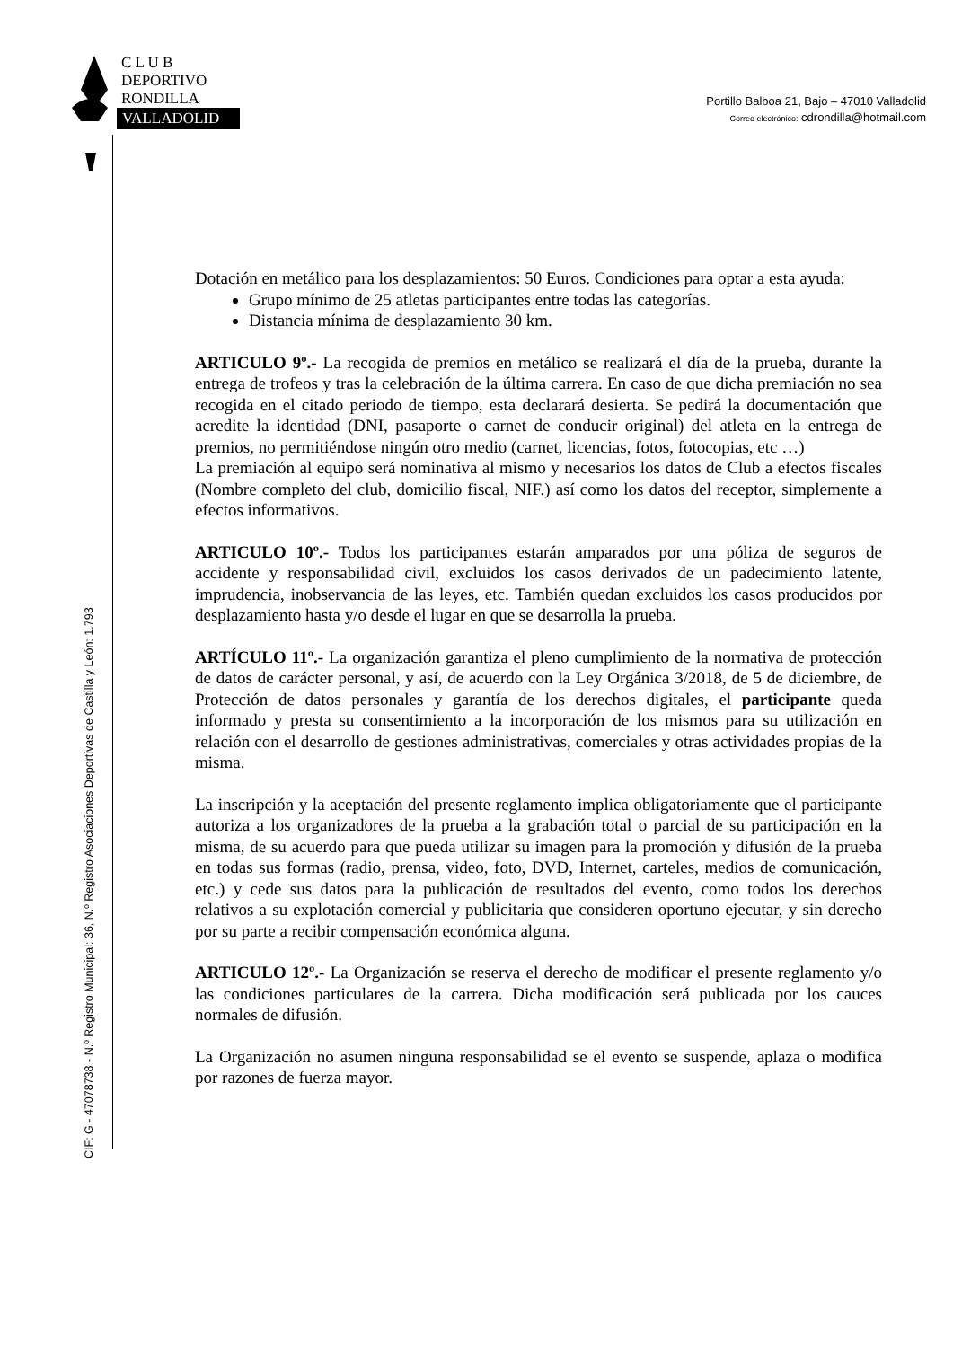C L U B
DEPORTIVO
RONDILLA
VALLADOLID
Portillo Balboa 21, Bajo – 47010 Valladolid
Correo electrónico: cdrondilla@hotmail.com
CIF: G - 47078738 - N.º Registro Municipal: 36, N.º Registro Asociaciones Deportivas de Castilla y León: 1.793
Dotación en metálico para los desplazamientos: 50 Euros. Condiciones para optar a esta ayuda:
Grupo mínimo de 25 atletas participantes entre todas las categorías.
Distancia mínima de desplazamiento 30 km.
ARTICULO 9º.- La recogida de premios en metálico se realizará el día de la prueba, durante la entrega de trofeos y tras la celebración de la última carrera. En caso de que dicha premiación no sea recogida en el citado periodo de tiempo, esta declarará desierta. Se pedirá la documentación que acredite la identidad (DNI, pasaporte o carnet de conducir original) del atleta en la entrega de premios, no permitiéndose ningún otro medio (carnet, licencias, fotos, fotocopias, etc …)
La premiación al equipo será nominativa al mismo y necesarios los datos de Club a efectos fiscales (Nombre completo del club, domicilio fiscal, NIF.) así como los datos del receptor, simplemente a efectos informativos.
ARTICULO 10º.- Todos los participantes estarán amparados por una póliza de seguros de accidente y responsabilidad civil, excluidos los casos derivados de un padecimiento latente, imprudencia, inobservancia de las leyes, etc. También quedan excluidos los casos producidos por desplazamiento hasta y/o desde el lugar en que se desarrolla la prueba.
ARTÍCULO 11º.- La organización garantiza el pleno cumplimiento de la normativa de protección de datos de carácter personal, y así, de acuerdo con la Ley Orgánica 3/2018, de 5 de diciembre, de Protección de datos personales y garantía de los derechos digitales, el participante queda informado y presta su consentimiento a la incorporación de los mismos para su utilización en relación con el desarrollo de gestiones administrativas, comerciales y otras actividades propias de la misma.
La inscripción y la aceptación del presente reglamento implica obligatoriamente que el participante autoriza a los organizadores de la prueba a la grabación total o parcial de su participación en la misma, de su acuerdo para que pueda utilizar su imagen para la promoción y difusión de la prueba en todas sus formas (radio, prensa, video, foto, DVD, Internet, carteles, medios de comunicación, etc.) y cede sus datos para la publicación de resultados del evento, como todos los derechos relativos a su explotación comercial y publicitaria que consideren oportuno ejecutar, y sin derecho por su parte a recibir compensación económica alguna.
ARTICULO 12º.- La Organización se reserva el derecho de modificar el presente reglamento y/o las condiciones particulares de la carrera. Dicha modificación será publicada por los cauces normales de difusión.
La Organización no asumen ninguna responsabilidad se el evento se suspende, aplaza o modifica por razones de fuerza mayor.